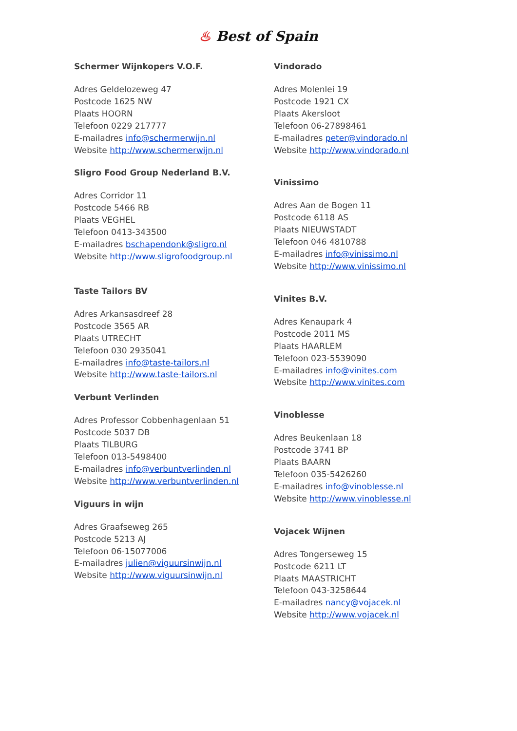♨ Best of Spain
Schermer Wijnkopers V.O.F.
Adres Geldelozeweg 47
Postcode 1625 NW
Plaats HOORN
Telefoon 0229 217777
E-mailadres info@schermerwijn.nl
Website http://www.schermerwijn.nl
Sligro Food Group Nederland B.V.
Adres Corridor 11
Postcode 5466 RB
Plaats VEGHEL
Telefoon 0413-343500
E-mailadres bschapendonk@sligro.nl
Website http://www.sligrofoodgroup.nl
Taste Tailors BV
Adres Arkansasdreef 28
Postcode 3565 AR
Plaats UTRECHT
Telefoon 030 2935041
E-mailadres info@taste-tailors.nl
Website http://www.taste-tailors.nl
Verbunt Verlinden
Adres Professor Cobbenhagenlaan 51
Postcode 5037 DB
Plaats TILBURG
Telefoon 013-5498400
E-mailadres info@verbuntverlinden.nl
Website http://www.verbuntverlinden.nl
Viguurs in wijn
Adres Graafseweg 265
Postcode 5213 AJ
Telefoon 06-15077006
E-mailadres julien@viguursinwijn.nl
Website http://www.viguursinwijn.nl
Vindorado
Adres Molenlei 19
Postcode 1921 CX
Plaats Akersloot
Telefoon 06-27898461
E-mailadres peter@vindorado.nl
Website http://www.vindorado.nl
Vinissimo
Adres Aan de Bogen 11
Postcode 6118 AS
Plaats NIEUWSTADT
Telefoon 046 4810788
E-mailadres info@vinissimo.nl
Website http://www.vinissimo.nl
Vinites B.V.
Adres Kenaupark 4
Postcode 2011 MS
Plaats HAARLEM
Telefoon 023-5539090
E-mailadres info@vinites.com
Website http://www.vinites.com
Vinoblesse
Adres Beukenlaan 18
Postcode 3741 BP
Plaats BAARN
Telefoon 035-5426260
E-mailadres info@vinoblesse.nl
Website http://www.vinoblesse.nl
Vojacek Wijnen
Adres Tongerseweg 15
Postcode 6211 LT
Plaats MAASTRICHT
Telefoon 043-3258644
E-mailadres nancy@vojacek.nl
Website http://www.vojacek.nl